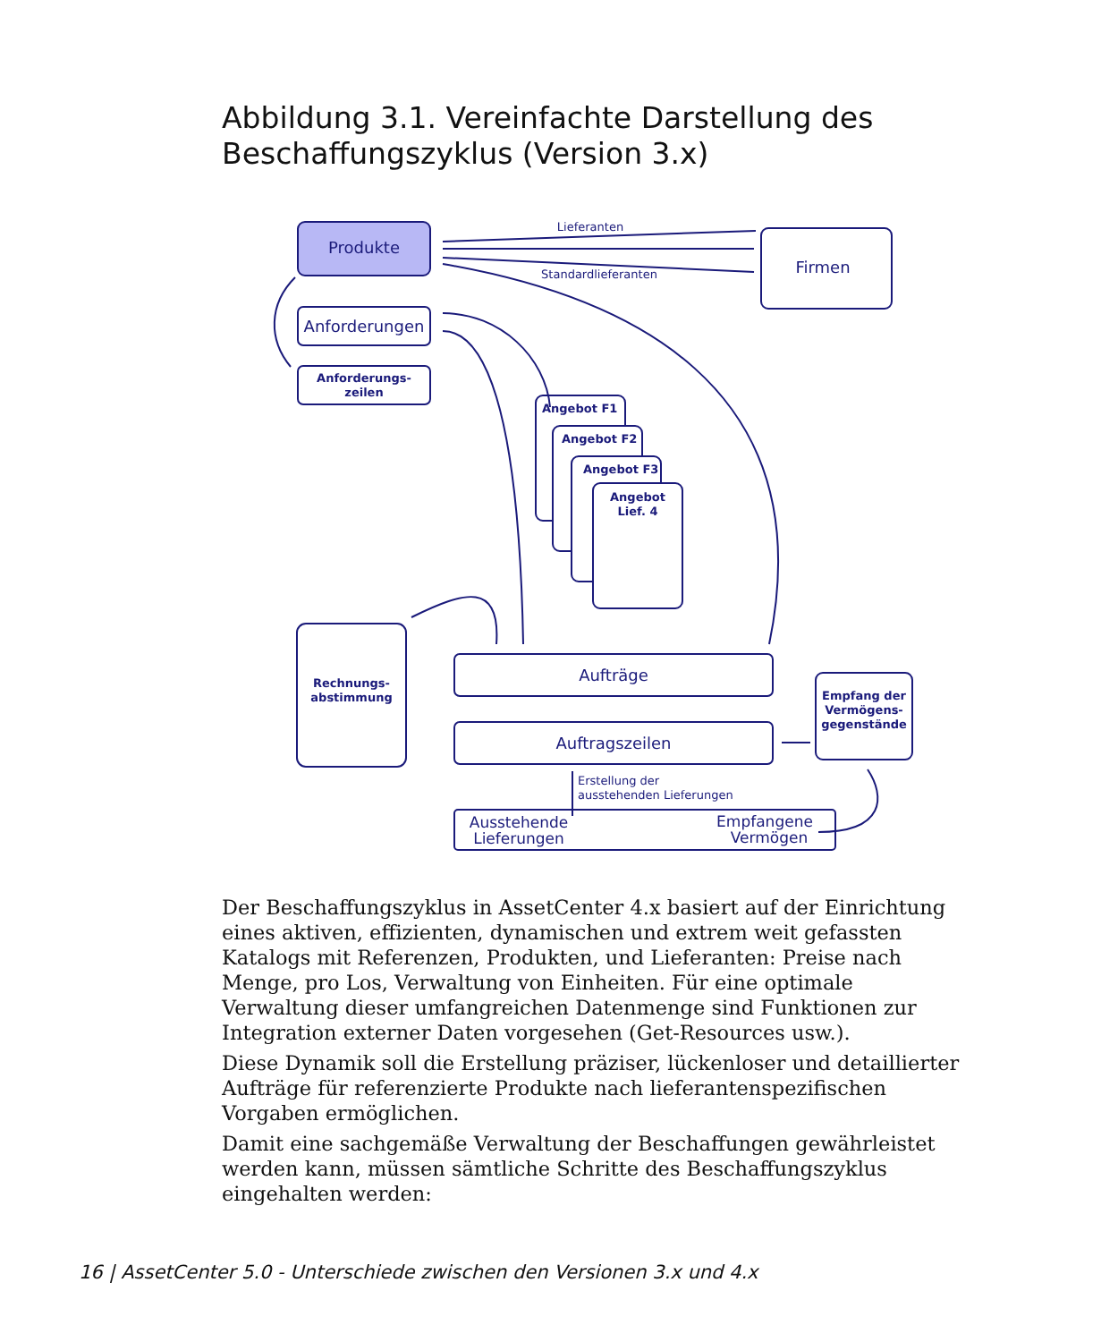Abbildung 3.1. Vereinfachte Darstellung des Beschaffungszyklus (Version 3.x)
Produkte
Firmen
Lieferanten
Standardlieferanten
Anforderungen
Anforderungs-
zeilen
Angebot F1
Angebot F2
Angebot F3
Angebot
Lief. 4
Rechnungs-
abstimmung
Aufträge
Auftragszeilen
Empfang der
Vermögens-
gegenstände
Erstellung der
ausstehenden Lieferungen
Ausstehende
Lieferungen
Empfangene
Vermögen
Der Beschaffungszyklus in AssetCenter 4.x basiert auf der Einrichtung eines aktiven, effizienten, dynamischen und extrem weit gefassten Katalogs mit Referenzen, Produkten, und Lieferanten: Preise nach Menge, pro Los, Verwaltung von Einheiten. Für eine optimale Verwaltung dieser umfangreichen Datenmenge sind Funktionen zur Integration externer Daten vorgesehen (Get-Resources usw.).
Diese Dynamik soll die Erstellung präziser, lückenloser und detaillierter Aufträge für referenzierte Produkte nach lieferantenspezifischen Vorgaben ermöglichen.
Damit eine sachgemäße Verwaltung der Beschaffungen gewährleistet werden kann, müssen sämtliche Schritte des Beschaffungszyklus eingehalten werden:
16 | AssetCenter 5.0 - Unterschiede zwischen den Versionen 3.x und 4.x